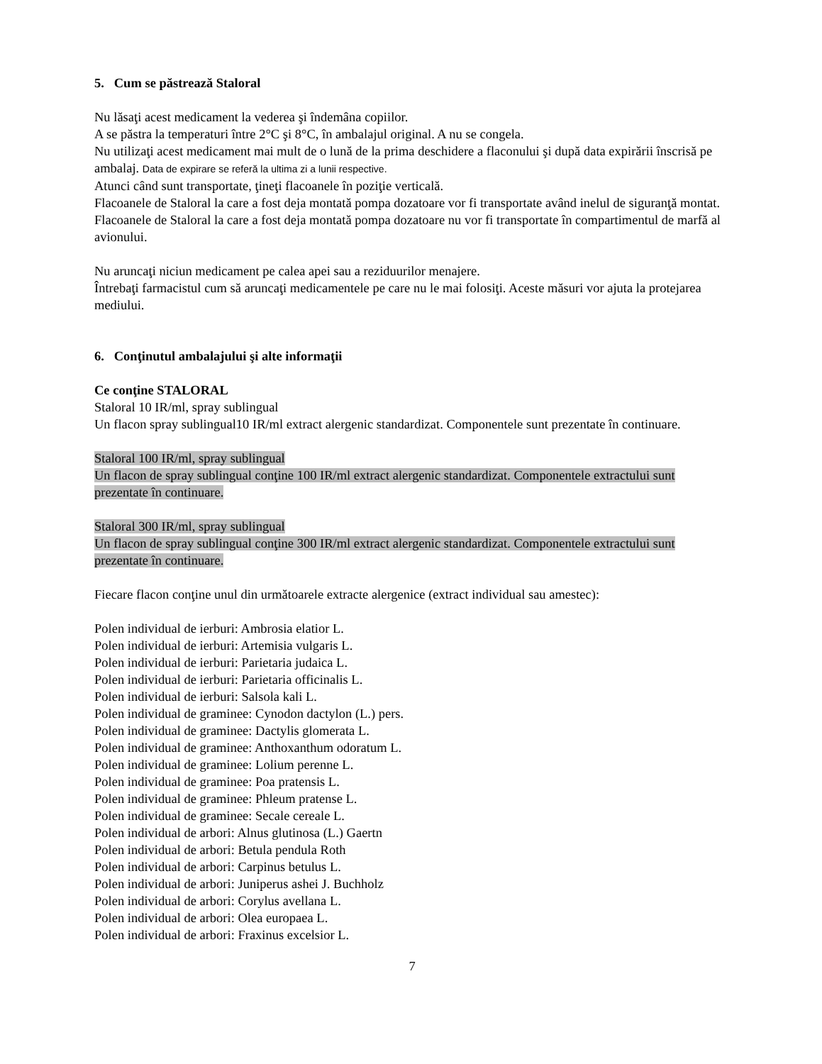5. Cum se păstrează Staloral
Nu lăsaţi acest medicament la vederea şi îndemâna copiilor.
A se păstra la temperaturi între 2°C şi 8°C, în ambalajul original. A nu se congela.
Nu utilizaţi acest medicament mai mult de o lună de la prima deschidere a flaconului şi după data expirării înscrisă pe ambalaj. Data de expirare se referă la ultima zi a lunii respective.
Atunci când sunt transportate, ţineţi flacoanele în poziţie verticală.
Flacoanele de Staloral la care a fost deja montată pompa dozatoare vor fi transportate având inelul de siguranţă montat.
Flacoanele de Staloral la care a fost deja montată pompa dozatoare nu vor fi transportate în compartimentul de marfă al avionului.
Nu aruncaţi niciun medicament pe calea apei sau a reziduurilor menajere.
Întrebaţi farmacistul cum să aruncaţi medicamentele pe care nu le mai folosiţi. Aceste măsuri vor ajuta la protejarea mediului.
6. Conţinutul ambalajului şi alte informaţii
Ce conţine STALORAL
Staloral 10 IR/ml, spray sublingual
Un flacon spray sublingual10 IR/ml extract alergenic standardizat. Componentele sunt prezentate în continuare.
Staloral 100 IR/ml, spray sublingual
Un flacon de spray sublingual conţine 100 IR/ml extract alergenic standardizat. Componentele extractului sunt prezentate în continuare.
Staloral 300 IR/ml, spray sublingual
Un flacon de spray sublingual conţine 300 IR/ml extract alergenic standardizat. Componentele extractului sunt prezentate în continuare.
Fiecare flacon conţine unul din următoarele extracte alergenice (extract individual sau amestec):
Polen individual de ierburi: Ambrosia elatior L.
Polen individual de ierburi: Artemisia vulgaris L.
Polen individual de ierburi: Parietaria judaica L.
Polen individual de ierburi: Parietaria officinalis L.
Polen individual de ierburi: Salsola kali L.
Polen individual de graminee: Cynodon dactylon (L.) pers.
Polen individual de graminee: Dactylis glomerata L.
Polen individual de graminee: Anthoxanthum odoratum L.
Polen individual de graminee: Lolium perenne L.
Polen individual de graminee: Poa pratensis L.
Polen individual de graminee: Phleum pratense L.
Polen individual de graminee: Secale cereale L.
Polen individual de arbori: Alnus glutinosa (L.) Gaertn
Polen individual de arbori: Betula pendula Roth
Polen individual de arbori: Carpinus betulus L.
Polen individual de arbori: Juniperus ashei J. Buchholz
Polen individual de arbori: Corylus avellana L.
Polen individual de arbori: Olea europaea L.
Polen individual de arbori: Fraxinus excelsior L.
7